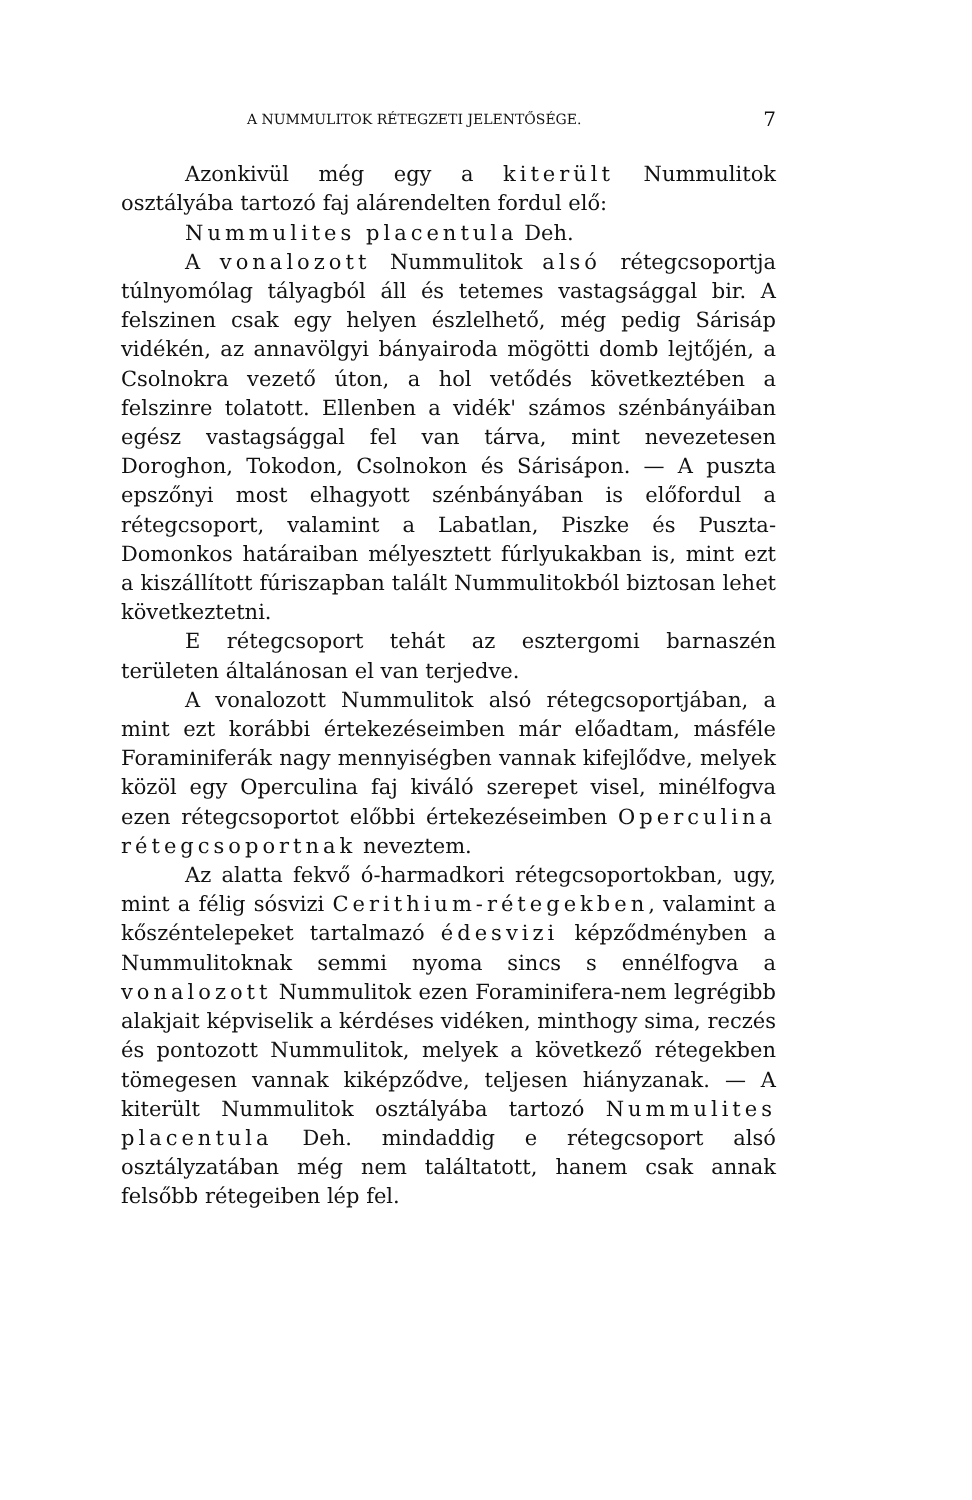A NUMMULITOK RÉTEGZETI JELENTŐSÉGE. 7
Azonkivül még egy a kiterült Nummulitok osztályába tartozó faj alárendelten fordul elő:
Nummulites placentula Deh.
A vonalozott Nummulitok alsó rétegcsoportja túlnyomólag tályagból áll és tetemes vastagsággal bir. A felszinen csak egy helyen észlelhető, még pedig Sárisáp vidékén, az annavölgyi bányairoda mögötti domb lejtőjén, a Csolnokra vezető úton, a hol vetődés következtében a felszinre tolatott. Ellenben a vidék' számos szénbányáiban egész vastagsággal fel van tárva, mint nevezetesen Doroghon, Tokodon, Csolnokon és Sárisápon. — A puszta epszőnyi most elhagyott szénbányában is előfordul a rétegcsoport, valamint a Labatlan, Piszke és Puszta-Domonkos határaiban mélyesztett fúrlyukakban is, mint ezt a kiszállított fúriszapban talált Nummulitokból biztosan lehet következtetni.
E rétegcsoport tehát az esztergomi barnaszén területen általánosan el van terjedve.
A vonalozott Nummulitok alsó rétegcsoportjában, a mint ezt korábbi értekezéseimben már előadtam, másféle Foraminiferák nagy mennyiségben vannak kifejlődve, melyek közöl egy Operculina faj kiváló szerepet visel, minélfogva ezen rétegcsoportot előbbi értekezéseimben Operculina rétegcsoportnak neveztem.
Az alatta fekvő ó-harmadkori rétegcsoportokban, ugy, mint a félig sósvizi Cerithium-rétegekben, valamint a kőszéntelepeket tartalmazó édesvizi képződményben a Nummulitoknak semmi nyoma sincs s ennélfogva a vonalozott Nummulitok ezen Foraminifera-nem legrégibb alakjait képviselik a kérdéses vidéken, minthogy sima, reczés és pontozott Nummulitok, melyek a következő rétegekben tömegesen vannak kiképződve, teljesen hiányzanak. — A kiterült Nummulitok osztályába tartozó Nummulites placentula Deh. mindaddig e rétegcsoport alsó osztályzatában még nem találtatott, hanem csak annak felsőbb rétegeiben lép fel.